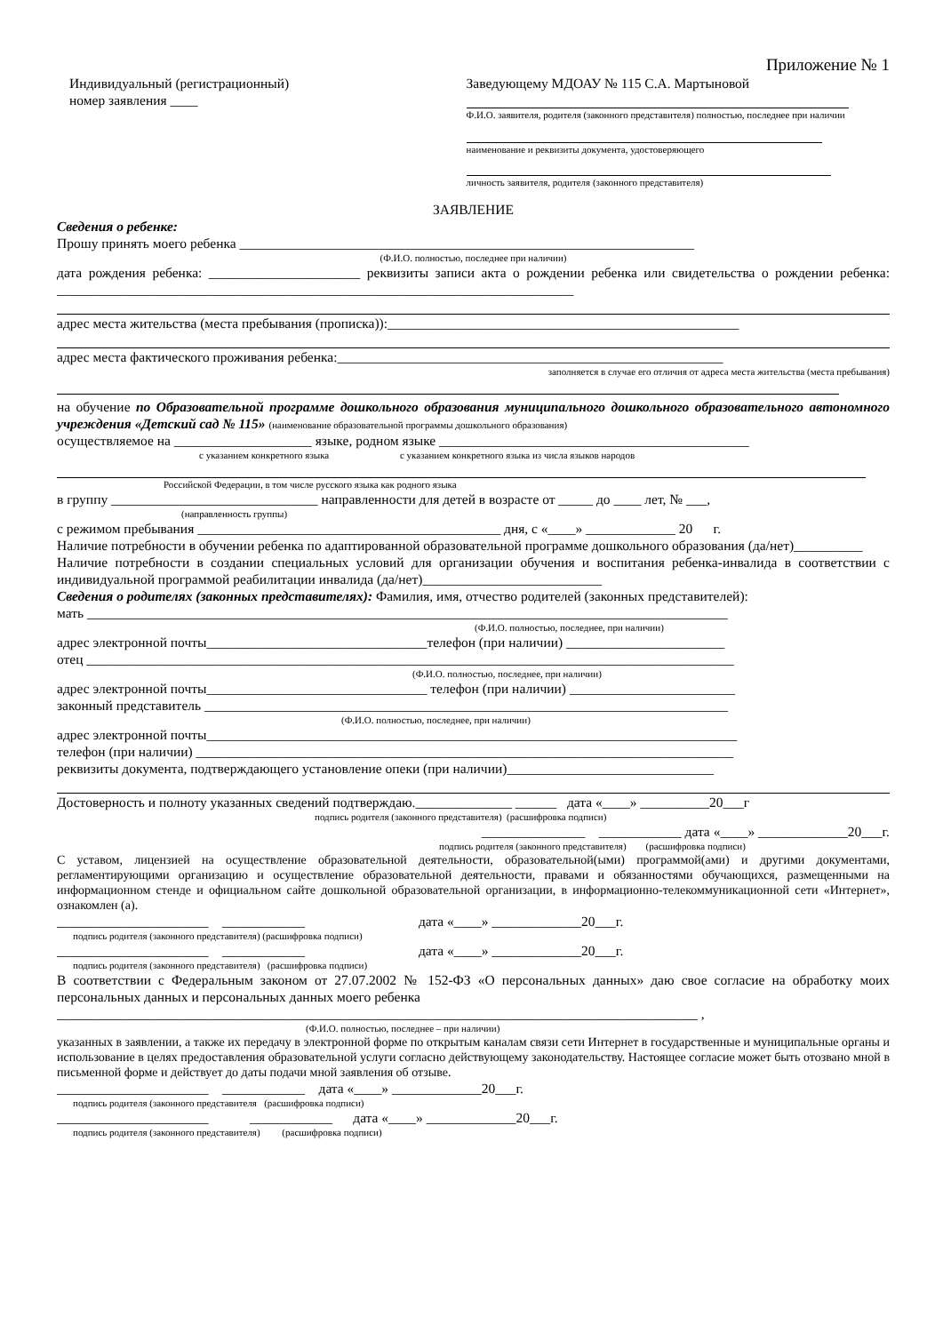Приложение № 1
Индивидуальный (регистрационный)
номер заявления ____
Заведующему МДОАУ № 115 С.А. Мартыновой
Ф.И.О. заявителя, родителя (законного представителя) полностью, последнее при наличии
наименование и реквизиты документа, удостоверяющего
личность заявителя, родителя (законного представителя)
ЗАЯВЛЕНИЕ
Сведения о ребенке:
Прошу принять моего ребенка __________________________________________________________________
(Ф.И.О. полностью, последнее при наличии)
дата рождения ребенка: ______________________ реквизиты записи акта о рождении ребенка или свидетельства о рождении ребенка: ___________________________________________________________________________
адрес места жительства (места пребывания (прописка)):___________________________________________________
адрес места фактического проживания ребенка:________________________________________________________
заполняется в случае его отличия от адреса места жительства (места пребывания)
на обучение по Образовательной программе дошкольного образования муниципального дошкольного образовательного автономного учреждения «Детский сад № 115» (наименование образовательной программы дошкольного образования)
осуществляемое на ____________________ языке, родном языке _____________________________________________
с указанием конкретного языка с указанием конкретного языка из числа языков народов
Российской Федерации, в том числе русского языка как родного языка
в группу ______________________________ направленности для детей в возрасте от _____ до ____ лет, № ___,
(направленность группы)
с режимом пребывания ____________________________________________ дня, с «____» _____________ 20 г.
Наличие потребности в обучении ребенка по адаптированной образовательной программе дошкольного образования (да/нет)__________
Наличие потребности в создании специальных условий для организации обучения и воспитания ребенка-инвалида в соответствии с индивидуальной программой реабилитации инвалида (да/нет)__________________________
Сведения о родителях (законных представителях): Фамилия, имя, отчество родителей (законных представителей):
мать _____________________________________________________________________________________________
(Ф.И.О. полностью, последнее, при наличии)
адрес электронной почты________________________________телефон (при наличии) _______________________
отец ______________________________________________________________________________________________
(Ф.И.О. полностью, последнее, при наличии)
адрес электронной почты________________________________ телефон (при наличии) ________________________
законный представитель ____________________________________________________________________________
(Ф.И.О. полностью, последнее, при наличии)
адрес электронной почты_____________________________________________________________________________
телефон (при наличии) ______________________________________________________________________________
реквизиты документа, подтверждающего установление опеки (при наличии)______________________________
Достоверность и полноту указанных сведений подтверждаю.______________ ______ дата «____» __________20___г
подпись родителя (законного представителя) (расшифровка подписи)
_______________ ____________ дата «____» _____________20___г.
подпись родителя (законного представителя) (расшифровка подписи)
С уставом, лицензией на осуществление образовательной деятельности, образовательной(ыми) программой(ами) и другими документами, регламентирующими организацию и осуществление образовательной деятельности, правами и обязанностями обучающихся, размещенными на информационном стенде и официальном сайте дошкольной образовательной организации, в информационно-телекоммуникационной сети «Интернет», ознакомлен (а).
______________________ ____________ дата «____» _____________20___г.
подпись родителя (законного представителя) (расшифровка подписи)
______________________ ____________ дата «____» _____________20___г.
подпись родителя (законного представителя) (расшифровка подписи)
В соответствии с Федеральным законом от 27.07.2002 № 152-ФЗ «О персональных данных» даю свое согласие на обработку моих персональных данных и персональных данных моего ребенка
_____________________________________________________________________________________________ ,
(Ф.И.О. полностью, последнее – при наличии)
указанных в заявлении, а также их передачу в электронной форме по открытым каналам связи сети Интернет в государственные и муниципальные органы и использование в целях предоставления образовательной услуги согласно действующему законодательству. Настоящее согласие может быть отозвано мной в письменной форме и действует до даты подачи мной заявления об отзыве.
______________________ ____________ дата «____» _____________20___г.
подпись родителя (законного представителя (расшифровка подписи)
______________________ ____________ дата «____» _____________20___г.
подпись родителя (законного представителя) (расшифровка подписи)